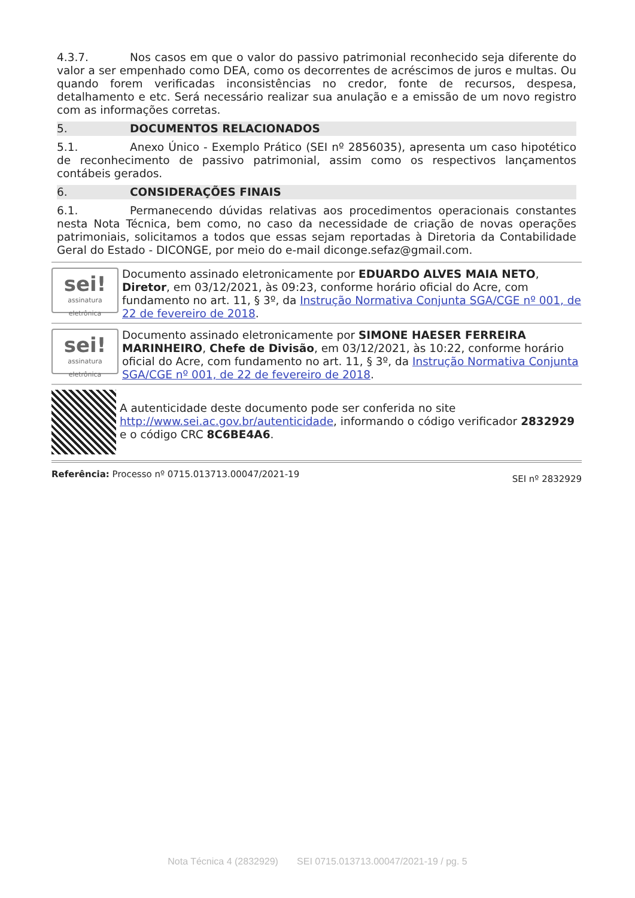4.3.7. Nos casos em que o valor do passivo patrimonial reconhecido seja diferente do valor a ser empenhado como DEA, como os decorrentes de acréscimos de juros e multas. Ou quando forem verificadas inconsistências no credor, fonte de recursos, despesa, detalhamento e etc. Será necessário realizar sua anulação e a emissão de um novo registro com as informações corretas.
5. DOCUMENTOS RELACIONADOS
5.1. Anexo Único - Exemplo Prático (SEI nº 2856035), apresenta um caso hipotético de reconhecimento de passivo patrimonial, assim como os respectivos lançamentos contábeis gerados.
6. CONSIDERAÇÕES FINAIS
6.1. Permanecendo dúvidas relativas aos procedimentos operacionais constantes nesta Nota Técnica, bem como, no caso da necessidade de criação de novas operações patrimoniais, solicitamos a todos que essas sejam reportadas à Diretoria da Contabilidade Geral do Estado - DICONGE, por meio do e-mail diconge.sefaz@gmail.com.
sei!
assinatura eletrônica
Documento assinado eletronicamente por EDUARDO ALVES MAIA NETO, Diretor, em 03/12/2021, às 09:23, conforme horário oficial do Acre, com fundamento no art. 11, § 3º, da Instrução Normativa Conjunta SGA/CGE nº 001, de 22 de fevereiro de 2018.
sei!
assinatura eletrônica
Documento assinado eletronicamente por SIMONE HAESER FERREIRA MARINHEIRO, Chefe de Divisão, em 03/12/2021, às 10:22, conforme horário oficial do Acre, com fundamento no art. 11, § 3º, da Instrução Normativa Conjunta SGA/CGE nº 001, de 22 de fevereiro de 2018.
A autenticidade deste documento pode ser conferida no site http://www.sei.ac.gov.br/autenticidade, informando o código verificador 2832929 e o código CRC 8C6BE4A6.
Referência: Processo nº 0715.013713.00047/2021-19
SEI nº 2832929
Nota Técnica 4 (2832929) SEI 0715.013713.00047/2021-19 / pg. 5